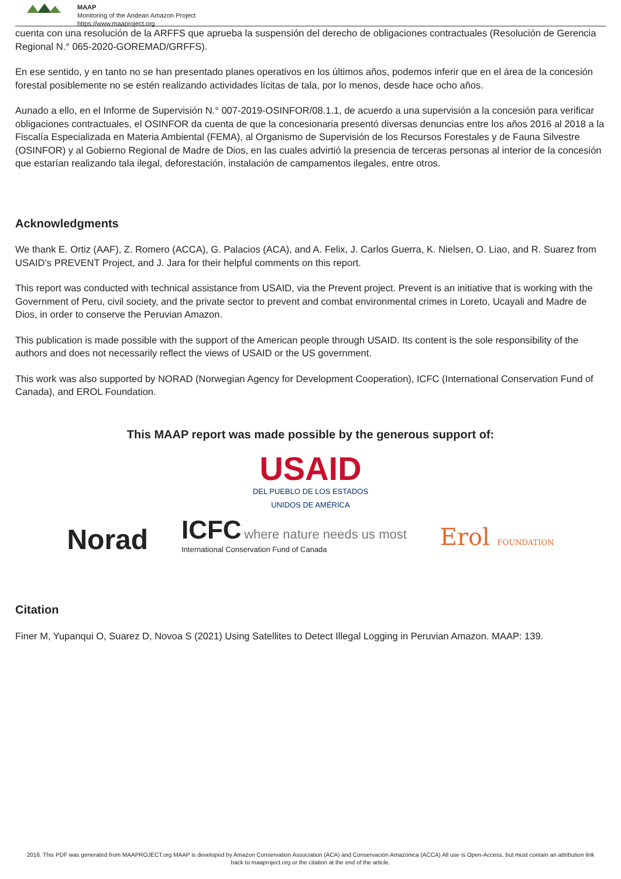MAAP
Monitoring of the Andean Amazon Project
https://www.maaproject.org
cuenta con una resolución de la ARFFS que aprueba la suspensión del derecho de obligaciones contractuales (Resolución de Gerencia Regional N.° 065-2020-GOREMAD/GRFFS).
En ese sentido, y en tanto no se han presentado planes operativos en los últimos años, podemos inferir que en el área de la concesión forestal posiblemente no se estén realizando actividades lícitas de tala, por lo menos, desde hace ocho años.
Aunado a ello, en el Informe de Supervisión N.° 007-2019-OSINFOR/08.1.1, de acuerdo a una supervisión a la concesión para verificar obligaciones contractuales, el OSINFOR da cuenta de que la concesionaria presentó diversas denuncias entre los años 2016 al 2018 a la Fiscalía Especializada en Materia Ambiental (FEMA), al Organismo de Supervisión de los Recursos Forestales y de Fauna Silvestre (OSINFOR) y al Gobierno Regional de Madre de Dios, en las cuales advirtió la presencia de terceras personas al interior de la concesión que estarían realizando tala ilegal, deforestación, instalación de campamentos ilegales, entre otros.
Acknowledgments
We thank E. Ortiz (AAF), Z. Romero (ACCA), G. Palacios (ACA), and A. Felix, J. Carlos Guerra, K. Nielsen, O. Liao, and R. Suarez from USAID’s PREVENT Project, and J. Jara for their helpful comments on this report.
This report was conducted with technical assistance from USAID, via the Prevent project. Prevent is an initiative that is working with the Government of Peru, civil society, and the private sector to prevent and combat environmental crimes in Loreto, Ucayali and Madre de Dios, in order to conserve the Peruvian Amazon.
This publication is made possible with the support of the American people through USAID. Its content is the sole responsibility of the authors and does not necessarily reflect the views of USAID or the US government.
This work was also supported by NORAD (Norwegian Agency for Development Cooperation), ICFC (International Conservation Fund of Canada), and EROL Foundation.
This MAAP report was made possible by the generous support of:
USAID
DEL PUEBLO DE LOS ESTADOS
UNIDOS DE AMÉRICA
Norad ICFC where nature needs us most
International Conservation Fund of Canada Erol FOUNDATION
Citation
Finer M, Yupanqui O, Suarez D, Novoa S (2021) Using Satellites to Detect Illegal Logging in Peruvian Amazon. MAAP: 139.
2016. This PDF was generated from MAAPROJECT.org MAAP is developed by Amazon Conservation Association (ACA) and Conservación Amazónica (ACCA) All use is Open-Access, but must contain an attribution link back to maaproject.org or the citation at the end of the article.